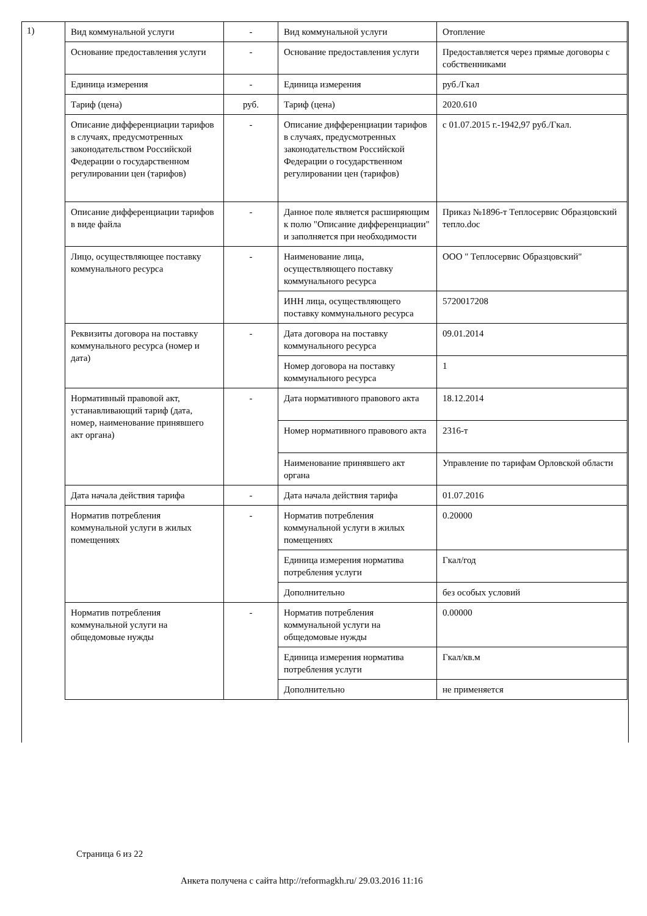1)
| Вид коммунальной услуги | - | Вид коммунальной услуги | Отопление |
| Основание предоставления услуги | - | Основание предоставления услуги | Предоставляется через прямые договоры с собственниками |
| Единица измерения | - | Единица измерения | руб./Гкал |
| Тариф (цена) | руб. | Тариф (цена) | 2020.610 |
| Описание дифференциации тарифов в случаях, предусмотренных законодательством Российской Федерации о государственном регулировании цен (тарифов) | - | Описание дифференциации тарифов в случаях, предусмотренных законодательством Российской Федерации о государственном регулировании цен (тарифов) | с 01.07.2015 г.-1942,97 руб./Гкал. |
| Описание дифференциации тарифов в виде файла | - | Данное поле является расширяющим к полю "Описание дифференциации" и заполняется при необходимости | Приказ №1896-т Теплосервис Образцовский тепло.doc |
| Лицо, осуществляющее поставку коммунального ресурса | - | Наименование лица, осуществляющего поставку коммунального ресурса | ООО " Теплосервис Образцовский" |
| | | ИНН лица, осуществляющего поставку коммунального ресурса | 5720017208 |
| Реквизиты договора на поставку коммунального ресурса (номер и дата) | - | Дата договора на поставку коммунального ресурса | 09.01.2014 |
| | | Номер договора на поставку коммунального ресурса | 1 |
| Нормативный правовой акт, устанавливающий тариф (дата, номер, наименование принявшего акт органа) | - | Дата нормативного правового акта | 18.12.2014 |
| | | Номер нормативного правового акта | 2316-т |
| | | Наименование принявшего акт органа | Управление по тарифам Орловской области |
| Дата начала действия тарифа | - | Дата начала действия тарифа | 01.07.2016 |
| Норматив потребления коммунальной услуги в жилых помещениях | - | Норматив потребления коммунальной услуги в жилых помещениях | 0.20000 |
| | | Единица измерения норматива потребления услуги | Гкал/год |
| | | Дополнительно | без особых условий |
| Норматив потребления коммунальной услуги на общедомовые нужды | - | Норматив потребления коммунальной услуги на общедомовые нужды | 0.00000 |
| | | Единица измерения норматива потребления услуги | Гкал/кв.м |
| | | Дополнительно | не применяется |
Страница 6 из 22
Анкета получена с сайта http://reformagkh.ru/ 29.03.2016 11:16